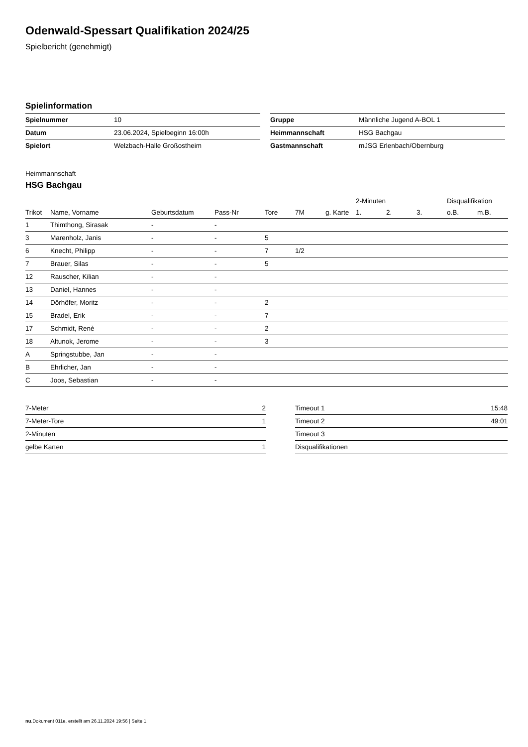Odenwald-Spessart Qualifikation 2024/25
Spielbericht (genehmigt)
Spielinformation
| Spielnummer | 10 |
| Datum | 23.06.2024, Spielbeginn 16:00h |
| Spielort | Welzbach-Halle Großostheim |
| Gruppe | Männliche Jugend A-BOL 1 |
| Heimmannschaft | HSG Bachgau |
| Gastmannschaft | mJSG Erlenbach/Obernburg |
Heimmannschaft
HSG Bachgau
| | | | | | | | 2-Minuten | | | Disqualifikation | |
| --- | --- | --- | --- | --- | --- | --- | --- | --- | --- | --- | --- |
| Trikot | Name, Vorname | Geburtsdatum | Pass-Nr | Tore | 7M | g. Karte | 1. | 2. | 3. | o.B. | m.B. |
| 1 | Thimthong, Sirasak | - | - | | | | | | | | |
| 3 | Marenholz, Janis | - | - | 5 | | | | | | | |
| 6 | Knecht, Philipp | - | - | 7 | 1/2 | | | | | | |
| 7 | Brauer, Silas | - | - | 5 | | | | | | | |
| 12 | Rauscher, Kilian | - | - | | | | | | | | |
| 13 | Daniel, Hannes | - | - | | | | | | | | |
| 14 | Dörhöfer, Moritz | - | - | 2 | | | | | | | |
| 15 | Bradel, Erik | - | - | 7 | | | | | | | |
| 17 | Schmidt, Renè | - | - | 2 | | | | | | | |
| 18 | Altunok, Jerome | - | - | 3 | | | | | | | |
| A | Springstubbe, Jan | - | - | | | | | | | | |
| B | Ehrlicher, Jan | - | - | | | | | | | | |
| C | Joos, Sebastian | - | - | | | | | | | | |
| 7-Meter | 2 |
| 7-Meter-Tore | 1 |
| 2-Minuten | |
| gelbe Karten | 1 |
| Timeout 1 | 15:48 |
| Timeout 2 | 49:01 |
| Timeout 3 | |
| Disqualifikationen | |
nu.Dokument 011e, erstellt am 26.11.2024 19:56 | Seite 1